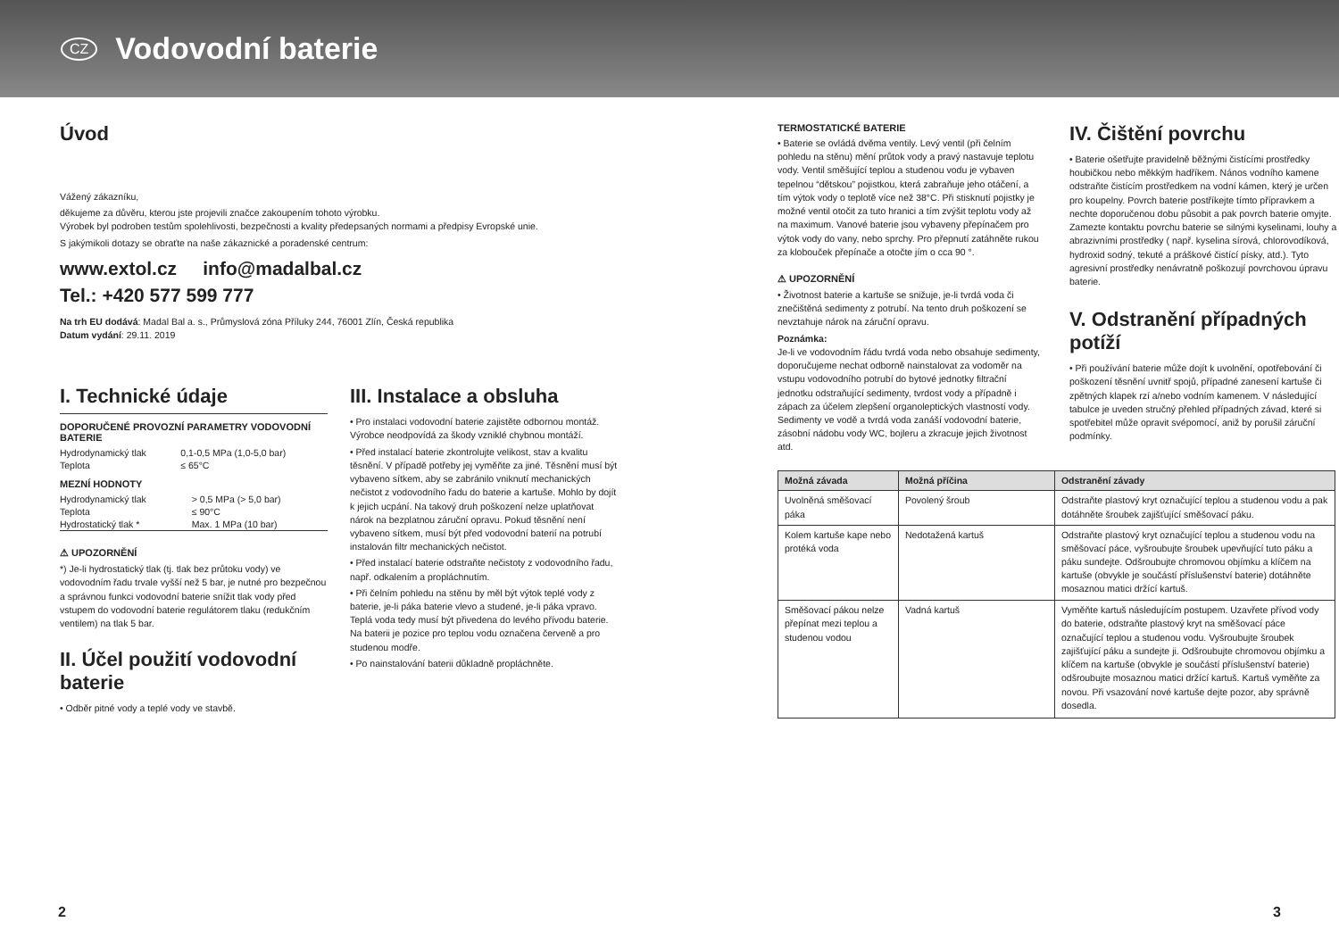CZ
Vodovodní baterie
Úvod
Vážený zákazníku,
děkujeme za důvěru, kterou jste projevili značce zakoupením tohoto výrobku.
Výrobek byl podroben testům spolehlivosti, bezpečnosti a kvality předepsaných normami a předpisy Evropské unie.
S jakýmikoli dotazy se obraťte na naše zákaznické a poradenské centrum:
www.extol.cz info@madalbal.cz
Tel.: +420 577 599 777
Na trh EU dodává: Madal Bal a. s., Průmyslová zóna Příluky 244, 76001 Zlín, Česká republika
Datum vydání: 29.11. 2019
I. Technické údaje
DOPORUČENÉ PROVOZNÍ PARAMETRY VODOVODNÍ BATERIE
| Hydrodynamický tlak | 0,1-0,5 MPa (1,0-5,0 bar) |
| Teplota | ≤ 65°C |
MEZNÍ HODNOTY
| Hydrodynamický tlak | > 0,5 MPa (> 5,0 bar) |
| Teplota | ≤ 90°C |
| Hydrostatický tlak * | Max. 1 MPa (10 bar) |
⚠ UPOZORNĚNÍ
*) Je-li hydrostatický tlak (tj. tlak bez průtoku vody) ve vodovodním řadu trvale vyšší než 5 bar, je nutné pro bezpečnou a správnou funkci vodovodní baterie snížit tlak vody před vstupem do vodovodní baterie regulátorem tlaku (redukčním ventilem) na tlak 5 bar.
II. Účel použití vodovodní baterie
• Odběr pitné vody a teplé vody ve stavbě.
III. Instalace a obsluha
• Pro instalaci vodovodní baterie zajistěte odbornou montáž. Výrobce neodpovídá za škody vzniklé chybnou montáží.
• Před instalací baterie zkontrolujte velikost, stav a kvalitu těsnění. V případě potřeby jej vyměňte za jiné. Těsnění musí být vybaveno sítkem, aby se zabránilo vniknutí mechanických nečistot z vodovodního řadu do baterie a kartuše. Mohlo by dojít k jejich ucpání. Na takový druh poškození nelze uplatňovat nárok na bezplatnou záruční opravu. Pokud těsnění není vybaveno sítkem, musí být před vodovodní baterií na potrubí instalován filtr mechanických nečistot.
• Před instalací baterie odstraňte nečistoty z vodovodního řadu, např. odkalením a propláchnutím.
• Při čelním pohledu na stěnu by měl být výtok teplé vody z baterie, je-li páka baterie vlevo a studené, je-li páka vpravo. Teplá voda tedy musí být přivedena do levého přívodu baterie. Na baterii je pozice pro teplou vodu označena červeně a pro studenou modře.
• Po nainstalování baterii důkladně propláchněte.
TERMOSTATICKÉ BATERIE
• Baterie se ovládá dvěma ventily. Levý ventil (při čelním pohledu na stěnu) mění průtok vody a pravý nastavuje teplotu vody. Ventil směšující teplou a studenou vodu je vybaven tepelnou “dětskou” pojistkou, která zabraňuje jeho otáčení, a tím výtok vody o teplotě více než 38°C. Při stisknutí pojistky je možné ventil otočit za tuto hranici a tím zvýšit teplotu vody až na maximum. Vanové baterie jsou vybaveny přepínačem pro výtok vody do vany, nebo sprchy. Pro přepnutí zatáhněte rukou za klobouček přepínače a otočte jím o cca 90 °.
⚠ UPOZORNĚNÍ
• Životnost baterie a kartuše se snižuje, je-li tvrdá voda či znečištěná sedimenty z potrubí. Na tento druh poškození se nevztahuje nárok na záruční opravu.
Poznámka:
Je-li ve vodovodním řádu tvrdá voda nebo obsahuje sedimenty, doporučujeme nechat odborně nainstalovat za vodoměr na vstupu vodovodního potrubí do bytové jednotky filtrační jednotku odstraňující sedimenty, tvrdost vody a případně i zápach za účelem zlepšení organoleptických vlastností vody. Sedimenty ve vodě a tvrdá voda zanáší vodovodní baterie, zásobní nádobu vody WC, bojleru a zkracuje jejich životnost atd.
IV. Čištění povrchu
• Baterie ošetřujte pravidelně běžnými čistícími prostředky houbičkou nebo měkkým hadříkem. Nános vodního kamene odstraňte čistícím prostředkem na vodní kámen, který je určen pro koupelny. Povrch baterie postříkejte tímto přípravkem a nechte doporučenou dobu působit a pak povrch baterie omyjte. Zamezte kontaktu povrchu baterie se silnými kyselinami, louhy a abrazivními prostředky ( např. kyselina sírová, chlorovodíková, hydroxid sodný, tekuté a práškové čistící písky, atd.). Tyto agresivní prostředky nenávratně poškozují povrchovou úpravu baterie.
V. Odstranění případných potíží
• Při používání baterie může dojít k uvolnění, opotřebování či poškození těsnění uvnitř spojů, případné zanesení kartuše či zpětných klapek rzí a/nebo vodním kamenem. V následující tabulce je uveden stručný přehled případných závad, které si spotřebitel může opravit svépomocí, aniž by porušil záruční podmínky.
| Možná závada | Možná příčina | Odstranění závady |
| --- | --- | --- |
| Uvolněná směšovací páka | Povolený šroub | Odstraňte plastový kryt označující teplou a studenou vodu a pak dotáhněte šroubek zajišťující směšovací páku. |
| Kolem kartuše kape nebo protéká voda | Nedotažená kartuš | Odstraňte plastový kryt označující teplou a studenou vodu na směšovací páce, vyšroubujte šroubek upevňující tuto páku a páku sundejte. Odšroubujte chromovou objímku a klíčem na kartuše (obvykle je součástí příslušenství baterie) dotáhněte mosaznou matici držící kartuš. |
| Směšovací pákou nelze přepínat mezi teplou a studenou vodou | Vadná kartuš | Vyměňte kartuš následujícím postupem. Uzavřete přívod vody do baterie, odstraňte plastový kryt na směšovací páce označující teplou a studenou vodu. Vyšroubujte šroubek zajišťující páku a sundejte ji. Odšroubujte chromovou objímku a klíčem na kartuše (obvykle je součástí příslušenství baterie) odšroubujte mosaznou matici držící kartuš. Kartuš vyměňte za novou. Při vsazování nové kartuše dejte pozor, aby správně dosedla. |
2 3